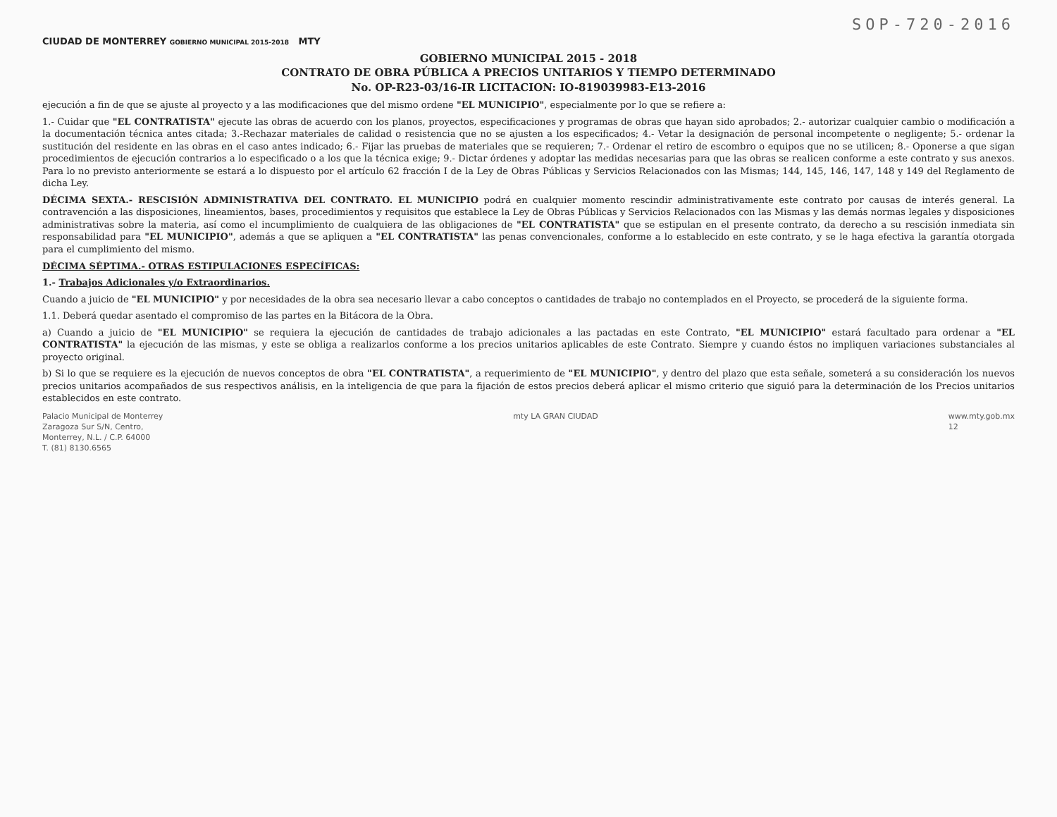SOP-720-2016
CIUDAD DE MONTERREY GOBIERNO MUNICIPAL 2015-2018 MTY
GOBIERNO MUNICIPAL 2015 - 2018
CONTRATO DE OBRA PÚBLICA A PRECIOS UNITARIOS Y TIEMPO DETERMINADO
No. OP-R23-03/16-IR LICITACION: IO-819039983-E13-2016
ejecución a fin de que se ajuste al proyecto y a las modificaciones que del mismo ordene "EL MUNICIPIO", especialmente por lo que se refiere a:
1.- Cuidar que "EL CONTRATISTA" ejecute las obras de acuerdo con los planos, proyectos, especificaciones y programas de obras que hayan sido aprobados; 2.- autorizar cualquier cambio o modificación a la documentación técnica antes citada; 3.-Rechazar materiales de calidad o resistencia que no se ajusten a los especificados; 4.- Vetar la designación de personal incompetente o negligente; 5.- ordenar la sustitución del residente en las obras en el caso antes indicado; 6.- Fijar las pruebas de materiales que se requieren; 7.- Ordenar el retiro de escombro o equipos que no se utilicen; 8.- Oponerse a que sigan procedimientos de ejecución contrarios a lo especificado o a los que la técnica exige; 9.- Dictar órdenes y adoptar las medidas necesarias para que las obras se realicen conforme a este contrato y sus anexos. Para lo no previsto anteriormente se estará a lo dispuesto por el artículo 62 fracción I de la Ley de Obras Públicas y Servicios Relacionados con las Mismas; 144, 145, 146, 147, 148 y 149 del Reglamento de dicha Ley.
DÉCIMA SEXTA.- RESCISIÓN ADMINISTRATIVA DEL CONTRATO. EL MUNICIPIO podrá en cualquier momento rescindir administrativamente este contrato por causas de interés general. La contravención a las disposiciones, lineamientos, bases, procedimientos y requisitos que establece la Ley de Obras Públicas y Servicios Relacionados con las Mismas y las demás normas legales y disposiciones administrativas sobre la materia, así como el incumplimiento de cualquiera de las obligaciones de "EL CONTRATISTA" que se estipulan en el presente contrato, da derecho a su rescisión inmediata sin responsabilidad para "EL MUNICIPIO", además a que se apliquen a "EL CONTRATISTA" las penas convencionales, conforme a lo establecido en este contrato, y se le haga efectiva la garantía otorgada para el cumplimiento del mismo.
DÉCIMA SÉPTIMA.- OTRAS ESTIPULACIONES ESPECÍFICAS:
1.- Trabajos Adicionales y/o Extraordinarios.
Cuando a juicio de "EL MUNICIPIO" y por necesidades de la obra sea necesario llevar a cabo conceptos o cantidades de trabajo no contemplados en el Proyecto, se procederá de la siguiente forma.
1.1. Deberá quedar asentado el compromiso de las partes en la Bitácora de la Obra.
a) Cuando a juicio de "EL MUNICIPIO" se requiera la ejecución de cantidades de trabajo adicionales a las pactadas en este Contrato, "EL MUNICIPIO" estará facultado para ordenar a "EL CONTRATISTA" la ejecución de las mismas, y este se obliga a realizarlos conforme a los precios unitarios aplicables de este Contrato. Siempre y cuando éstos no impliquen variaciones substanciales al proyecto original.
b) Si lo que se requiere es la ejecución de nuevos conceptos de obra "EL CONTRATISTA", a requerimiento de "EL MUNICIPIO", y dentro del plazo que esta señale, someterá a su consideración los nuevos precios unitarios acompañados de sus respectivos análisis, en la inteligencia de que para la fijación de estos precios deberá aplicar el mismo criterio que siguió para la determinación de los Precios unitarios establecidos en este contrato.
Palacio Municipal de Monterrey
Zaragoza Sur S/N, Centro,
Monterrey, N.L. / C.P. 64000
T. (81) 8130.6565
mty LA GRAN CIUDAD www.mty.gob.mx
12